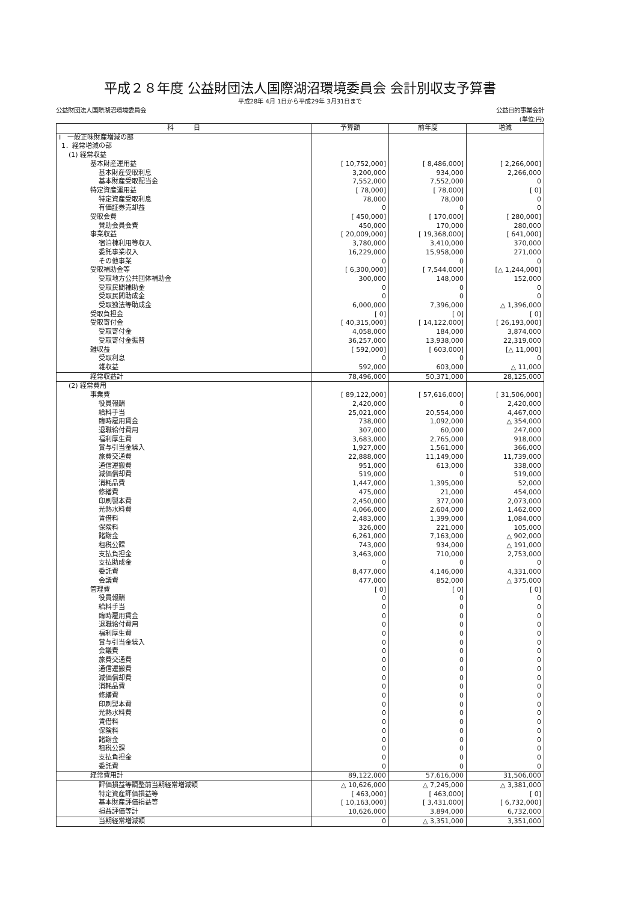平成２８年度 公益財団法人国際湖沼環境委員会 会計別収支予算書
平成28年 4月 1日から平成29年 3月31日まで
公益財団法人国際湖沼環境委員会 公益目的事業会計
(単位:円)
| 科 目 | 予算額 | 前年度 | 増減 |
| --- | --- | --- | --- |
| Ⅰ 一般正味財産増減の部 | | | |
| 1．経常増減の部 | | | |
| (1) 経常収益 | | | |
| 基本財産運用益 | [ 10,752,000] | [ 8,486,000] | [ 2,266,000] |
| 基本財産受取利息 | 3,200,000 | 934,000 | 2,266,000 |
| 基本財産受取配当金 | 7,552,000 | 7,552,000 | 0 |
| 特定資産運用益 | [ 78,000] | [ 78,000] | [ 0] |
| 特定資産受取利息 | 78,000 | 78,000 | 0 |
| 有価証券売却益 | 0 | 0 | 0 |
| 受取会費 | [ 450,000] | [ 170,000] | [ 280,000] |
| 賛助会員会費 | 450,000 | 170,000 | 280,000 |
| 事業収益 | [ 20,009,000] | [ 19,368,000] | [ 641,000] |
| 宿泊棟利用等収入 | 3,780,000 | 3,410,000 | 370,000 |
| 委託事業収入 | 16,229,000 | 15,958,000 | 271,000 |
| その他事業 | 0 | 0 | 0 |
| 受取補助金等 | [ 6,300,000] | [ 7,544,000] | [△ 1,244,000] |
| 受取地方公共団体補助金 | 300,000 | 148,000 | 152,000 |
| 受取民間補助金 | 0 | 0 | 0 |
| 受取民間助成金 | 0 | 0 | 0 |
| 受取独法等助成金 | 6,000,000 | 7,396,000 | △ 1,396,000 |
| 受取負担金 | [ 0] | [ 0] | [ 0] |
| 受取寄付金 | [ 40,315,000] | [ 14,122,000] | [ 26,193,000] |
| 受取寄付金 | 4,058,000 | 184,000 | 3,874,000 |
| 受取寄付金振替 | 36,257,000 | 13,938,000 | 22,319,000 |
| 雑収益 | [ 592,000] | [ 603,000] | [△ 11,000] |
| 受取利息 | 0 | 0 | 0 |
| 雑収益 | 592,000 | 603,000 | △ 11,000 |
| 経常収益計 | 78,496,000 | 50,371,000 | 28,125,000 |
| (2) 経常費用 | | | |
| 事業費 | [ 89,122,000] | [ 57,616,000] | [ 31,506,000] |
| 役員報酬 | 2,420,000 | 0 | 2,420,000 |
| 給料手当 | 25,021,000 | 20,554,000 | 4,467,000 |
| 臨時雇用賃金 | 738,000 | 1,092,000 | △ 354,000 |
| 退職給付費用 | 307,000 | 60,000 | 247,000 |
| 福利厚生費 | 3,683,000 | 2,765,000 | 918,000 |
| 賞与引当金繰入 | 1,927,000 | 1,561,000 | 366,000 |
| 旅費交通費 | 22,888,000 | 11,149,000 | 11,739,000 |
| 通信運搬費 | 951,000 | 613,000 | 338,000 |
| 減価償却費 | 519,000 | 0 | 519,000 |
| 消耗品費 | 1,447,000 | 1,395,000 | 52,000 |
| 修繕費 | 475,000 | 21,000 | 454,000 |
| 印刷製本費 | 2,450,000 | 377,000 | 2,073,000 |
| 光熱水料費 | 4,066,000 | 2,604,000 | 1,462,000 |
| 賃借料 | 2,483,000 | 1,399,000 | 1,084,000 |
| 保険料 | 326,000 | 221,000 | 105,000 |
| 諸謝金 | 6,261,000 | 7,163,000 | △ 902,000 |
| 租税公課 | 743,000 | 934,000 | △ 191,000 |
| 支払負担金 | 3,463,000 | 710,000 | 2,753,000 |
| 支払助成金 | 0 | 0 | 0 |
| 委託費 | 8,477,000 | 4,146,000 | 4,331,000 |
| 会議費 | 477,000 | 852,000 | △ 375,000 |
| 管理費 | [ 0] | [ 0] | [ 0] |
| 役員報酬 | 0 | 0 | 0 |
| 給料手当 | 0 | 0 | 0 |
| 臨時雇用賃金 | 0 | 0 | 0 |
| 退職給付費用 | 0 | 0 | 0 |
| 福利厚生費 | 0 | 0 | 0 |
| 賞与引当金繰入 | 0 | 0 | 0 |
| 会議費 | 0 | 0 | 0 |
| 旅費交通費 | 0 | 0 | 0 |
| 通信運搬費 | 0 | 0 | 0 |
| 減価償却費 | 0 | 0 | 0 |
| 消耗品費 | 0 | 0 | 0 |
| 修繕費 | 0 | 0 | 0 |
| 印刷製本費 | 0 | 0 | 0 |
| 光熱水料費 | 0 | 0 | 0 |
| 賃借料 | 0 | 0 | 0 |
| 保険料 | 0 | 0 | 0 |
| 諸謝金 | 0 | 0 | 0 |
| 租税公課 | 0 | 0 | 0 |
| 支払負担金 | 0 | 0 | 0 |
| 委託費 | 0 | 0 | 0 |
| 経常費用計 | 89,122,000 | 57,616,000 | 31,506,000 |
| 評価損益等調整前当期経常増減額 | △ 10,626,000 | △ 7,245,000 | △ 3,381,000 |
| 特定資産評価損益等 | [ 463,000] | [ 463,000] | [ 0] |
| 基本財産評価損益等 | [ 10,163,000] | [ 3,431,000] | [ 6,732,000] |
| 損益評価等計 | 10,626,000 | 3,894,000 | 6,732,000 |
| 当期経常増減額 | 0 | △ 3,351,000 | 3,351,000 |